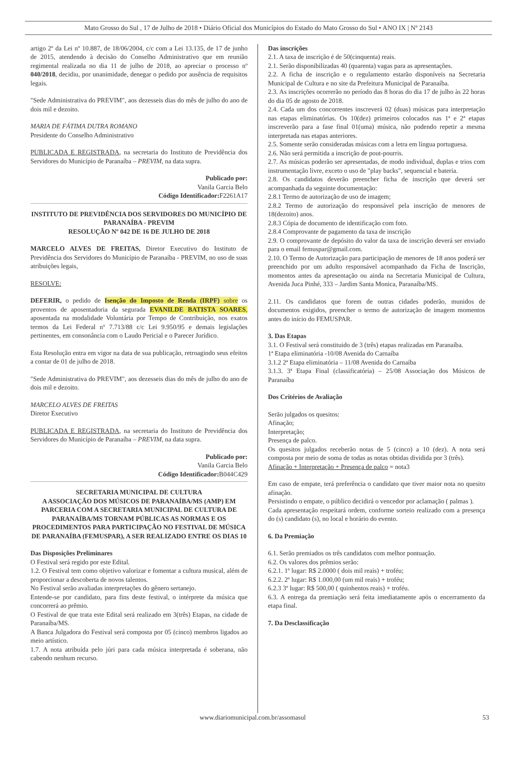Mato Grosso do Sul , 17 de Julho de 2018 • Diário Oficial dos Municípios do Estado do Mato Grosso do Sul • ANO IX | Nº 2143
artigo 2º da Lei nº 10.887, de 18/06/2004, c/c com a Lei 13.135, de 17 de junho de 2015, atendendo à decisão do Conselho Administrativo que em reunião regimental realizada no dia 11 de julho de 2018, ao apreciar o processo nº 040/2018, decidiu, por unanimidade, denegar o pedido por ausência de requisitos legais.
"Sede Administrativa do PREVIM", aos dezesseis dias do mês de julho do ano de dois mil e dezoito.
MARIA DE FÁTIMA DUTRA ROMANO
Presidente do Conselho Administrativo
PUBLICADA E REGISTRADA, na secretaria do Instituto de Previdência dos Servidores do Município de Paranaíba – PREVIM, na data supra.
Publicado por:
Vanila Garcia Belo
Código Identificador: F2261A17
INSTITUTO DE PREVIDÊNCIA DOS SERVIDORES DO MUNICÍPIO DE PARANAÍBA - PREVIM
RESOLUÇÃO Nº 042 DE 16 DE JULHO DE 2018
MARCELO ALVES DE FREITAS, Diretor Executivo do Instituto de Previdência dos Servidores do Município de Paranaíba - PREVIM, no uso de suas atribuições legais,
RESOLVE:
DEFERIR, o pedido de Isenção do Imposto de Renda (IRPF) sobre os proventos de aposentadoria da segurada EVANILDE BATISTA SOARES, aposentada na modalidade Voluntária por Tempo de Contribuição, nos exatos termos da Lei Federal nº 7.713/88 c/c Lei 9.950/95 e demais legislações pertinentes, em consonância com o Laudo Pericial e o Parecer Jurídico.
Esta Resolução entra em vigor na data de sua publicação, retroagindo seus efeitos a contar de 01 de julho de 2018.
"Sede Administrativa do PREVIM", aos dezesseis dias do mês de julho do ano de dois mil e dezoito.
MARCELO ALVES DE FREITAS
Diretor Executivo
PUBLICADA E REGISTRADA, na secretaria do Instituto de Previdência dos Servidores do Município de Paranaíba – PREVIM, na data supra.
Publicado por:
Vanila Garcia Belo
Código Identificador: B044C429
SECRETARIA MUNICIPAL DE CULTURA
A ASSOCIAÇÃO DOS MÚSICOS DE PARANAÍBA/MS (AMP) EM PARCERIA COM A SECRETARIA MUNICIPAL DE CULTURA DE PARANAÍBA/MS TORNAM PÚBLICAS AS NORMAS E OS PROCEDIMENTOS PARA PARTICIPAÇÃO NO FESTIVAL DE MÚSICA DE PARANAÍBA (FEMUSPAR), A SER REALIZADO ENTRE OS DIAS 10
Das Disposições Preliminares
O Festival será regido por este Edital.
1.2. O Festival tem como objetivo valorizar e fomentar a cultura musical, além de proporcionar a descoberta de novos talentos.
No Festival serão avaliadas interpretações do gênero sertanejo.
Entende-se por candidato, para fins deste festival, o intérprete da música que concorrerá ao prêmio.
O Festival de que trata este Edital será realizado em 3(três) Etapas, na cidade de Paranaíba/MS.
A Banca Julgadora do Festival será composta por 05 (cinco) membros ligados ao meio artístico.
1.7. A nota atribuída pelo júri para cada música interpretada é soberana, não cabendo nenhum recurso.
Das inscrições
2.1. A taxa de inscrição é de 50(cinquenta) reais.
2.1. Serão disponibilizadas 40 (quarenta) vagas para as apresentações.
2.2. A ficha de inscrição e o regulamento estarão disponíveis na Secretaria Municipal de Cultura e no site da Prefeitura Municipal de Paranaíba.
2.3. As inscrições ocorrerão no período das 8 horas do dia 17 de julho às 22 horas do dia 05 de agosto de 2018.
2.4. Cada um dos concorrentes inscreverá 02 (duas) músicas para interpretação nas etapas eliminatórias. Os 10(dez) primeiros colocados nas 1ª e 2ª etapas inscreverão para a fase final 01(uma) música, não podendo repetir a mesma interpretada nas etapas anteriores.
2.5. Somente serão consideradas músicas com a letra em língua portuguesa.
2.6. Não será permitida a inscrição de pout-pourris.
2.7. As músicas poderão ser apresentadas, de modo individual, duplas e trios com instrumentação livre, exceto o uso de "play backs", sequencial e bateria.
2.8. Os candidatos deverão preencher ficha de inscrição que deverá ser acompanhada da seguinte documentação:
2.8.1 Termo de autorização de uso de imagem;
2.8.2 Termo de autorização do responsável pela inscrição de menores de 18(dezoito) anos.
2.8.3 Cópia de documento de identificação com foto.
2.8.4 Comprovante de pagamento da taxa de inscrição
2.9. O comprovante de depósito do valor da taxa de inscrição deverá ser enviado para o email femuspar@gmail.com.
2.10. O Termo de Autorização para participação de menores de 18 anos poderá ser preenchido por um adulto responsável acompanhado da Ficha de Inscrição, momentos antes da apresentação ou ainda na Secretaria Municipal de Cultura, Avenida Juca Pinhé, 333 – Jardim Santa Monica, Paranaíba/MS.
2.11. Os candidatos que forem de outras cidades poderão, munidos de documentos exigidos, preencher o termo de autorização de imagem momentos antes do início do FEMUSPAR.
3. Das Etapas
3.1. O Festival será constituido de 3 (três) etapas realizadas em Paranaíba.
1ª Etapa eliminatória -10/08 Avenida do Carnaíba
3.1.2 2ª Etapa eliminatória – 11/08 Avenida do Carnaíba
3.1.3. 3ª Etapa Final (classificatória) – 25/08 Associação dos Músicos de Paranaíba
Dos Critérios de Avaliação
Serão julgados os quesitos:
Afinação;
Interpretação;
Presença de palco.
Os quesitos julgados receberão notas de 5 (cinco) a 10 (dez). A nota será composta por meio de soma de todas as notas obtidas dividida por 3 (três).
Afinação + Interpretação + Presença de palco = nota3
Em caso de empate, terá preferência o candidato que tiver maior nota no quesito afinação.
Persistindo o empate, o público decidirá o vencedor por aclamação ( palmas ).
Cada apresentação respeitará ordem, conforme sorteio realizado com a presença do (s) candidato (s), no local e horário do evento.
6. Da Premiação
6.1. Serão premiados os três candidatos com melhor pontuação.
6.2. Os valores dos prêmios serão:
6.2.1. 1º lugar: R$ 2.0000 ( dois mil reais) + troféu;
6.2.2. 2º lugar: R$ 1.000,00 (um mil reais) + troféu;
6.2.3 3º lugar: R$ 500,00 ( quinhentos reais) + troféu.
6.3. A entrega da premiação será feita imediatamente após o encerramento da etapa final.
7. Da Desclassificação
www.diariomunicipal.com.br/assomasul 53